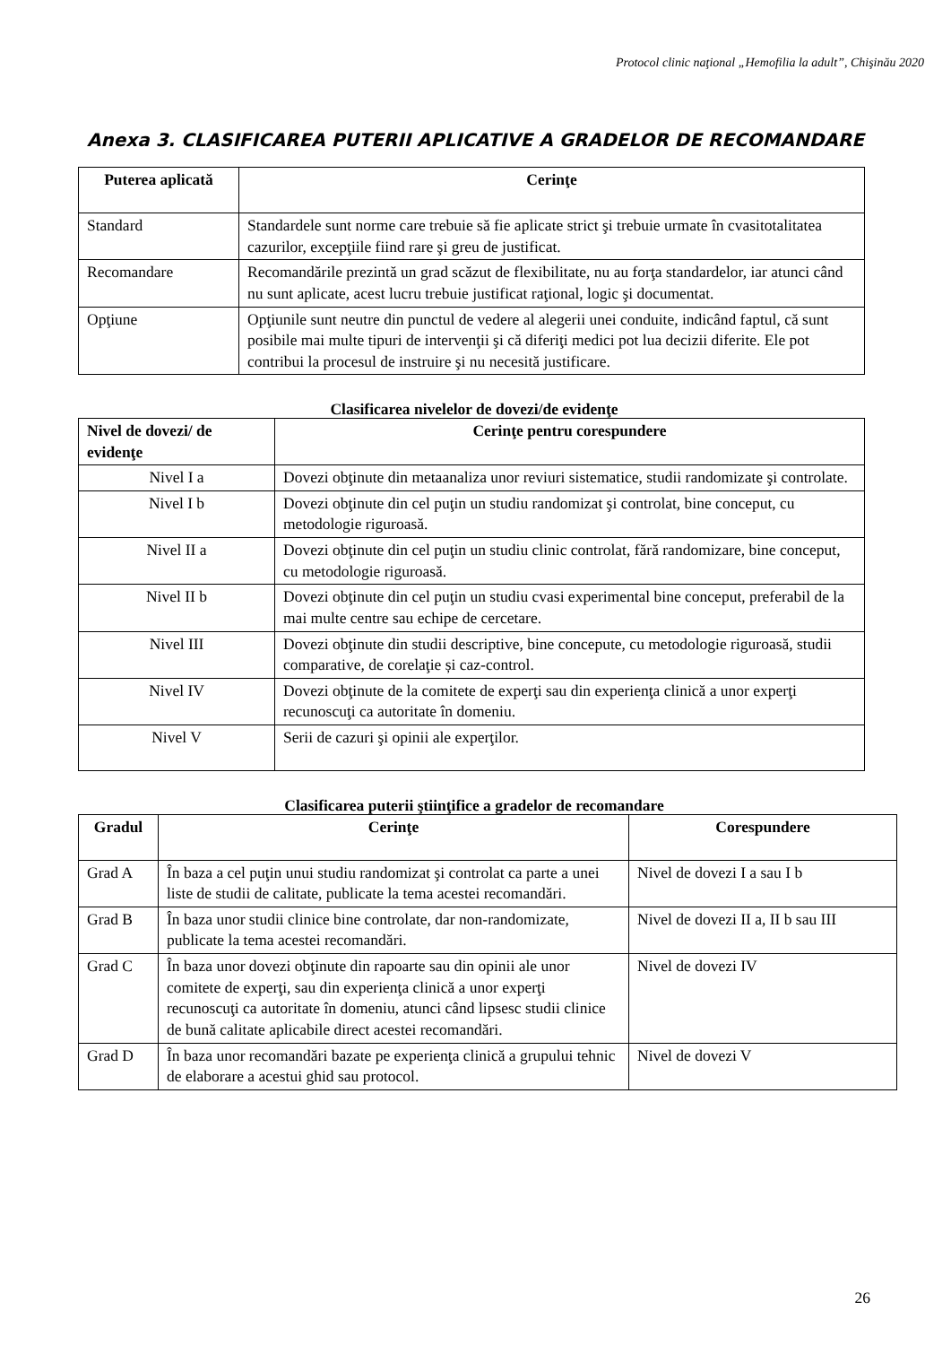Protocol clinic naţional „Hemofilia la adult”, Chişinău 2020
Anexa 3. CLASIFICAREA PUTERII APLICATIVE A GRADELOR DE RECOMANDARE
| Puterea aplicată | Cerinţe |
| --- | --- |
| Standard | Standardele sunt norme care trebuie să fie aplicate strict şi trebuie urmate în cvasitotalitatea cazurilor, excepţiile fiind rare şi greu de justificat. |
| Recomandare | Recomandările prezintă un grad scăzut de flexibilitate, nu au forţa standardelor, iar atunci când nu sunt aplicate, acest lucru trebuie justificat raţional, logic şi documentat. |
| Opţiune | Opţiunile sunt neutre din punctul de vedere al alegerii unei conduite, indicând faptul, că sunt posibile mai multe tipuri de intervenţii şi că diferiţi medici pot lua decizii diferite. Ele pot contribui la procesul de instruire şi nu necesită justificare. |
Clasificarea nivelelor de dovezi/de evidenţe
| Nivel de dovezi/ de evidenţe | Cerinţe pentru corespundere |
| --- | --- |
| Nivel I a | Dovezi obţinute din metaanaliza unor reviuri sistematice, studii randomizate şi controlate. |
| Nivel I b | Dovezi obţinute din cel puţin un studiu randomizat şi controlat, bine conceput, cu metodologie riguroasă. |
| Nivel II a | Dovezi obţinute din cel puţin un studiu clinic controlat, fără randomizare, bine conceput, cu metodologie riguroasă. |
| Nivel II b | Dovezi obţinute din cel puţin un studiu cvasi experimental bine conceput, preferabil de la mai multe centre sau echipe de cercetare. |
| Nivel III | Dovezi obţinute din studii descriptive, bine concepute, cu metodologie riguroasă, studii comparative, de corelaţie și caz-control. |
| Nivel IV | Dovezi obţinute de la comitete de experţi sau din experienţa clinică a unor experţi recunoscuţi ca autoritate în domeniu. |
| Nivel V | Serii de cazuri şi opinii ale experţilor. |
Clasificarea puterii ştiinţifice a gradelor de recomandare
| Gradul | Cerinţe | Corespundere |
| --- | --- | --- |
| Grad A | În baza a cel puţin unui studiu randomizat şi controlat ca parte a unei liste de studii de calitate, publicate la tema acestei recomandări. | Nivel de dovezi I a sau I b |
| Grad B | În baza unor studii clinice bine controlate, dar non-randomizate, publicate la tema acestei recomandări. | Nivel de dovezi II a, II b sau III |
| Grad C | În baza unor dovezi obţinute din rapoarte sau din opinii ale unor comitete de experţi, sau din experienţa clinică a unor experţi recunoscuţi ca autoritate în domeniu, atunci când lipsesc studii clinice de bună calitate aplicabile direct acestei recomandări. | Nivel de dovezi IV |
| Grad D | În baza unor recomandări bazate pe experienţa clinică a grupului tehnic de elaborare a acestui ghid sau protocol. | Nivel de dovezi V |
26